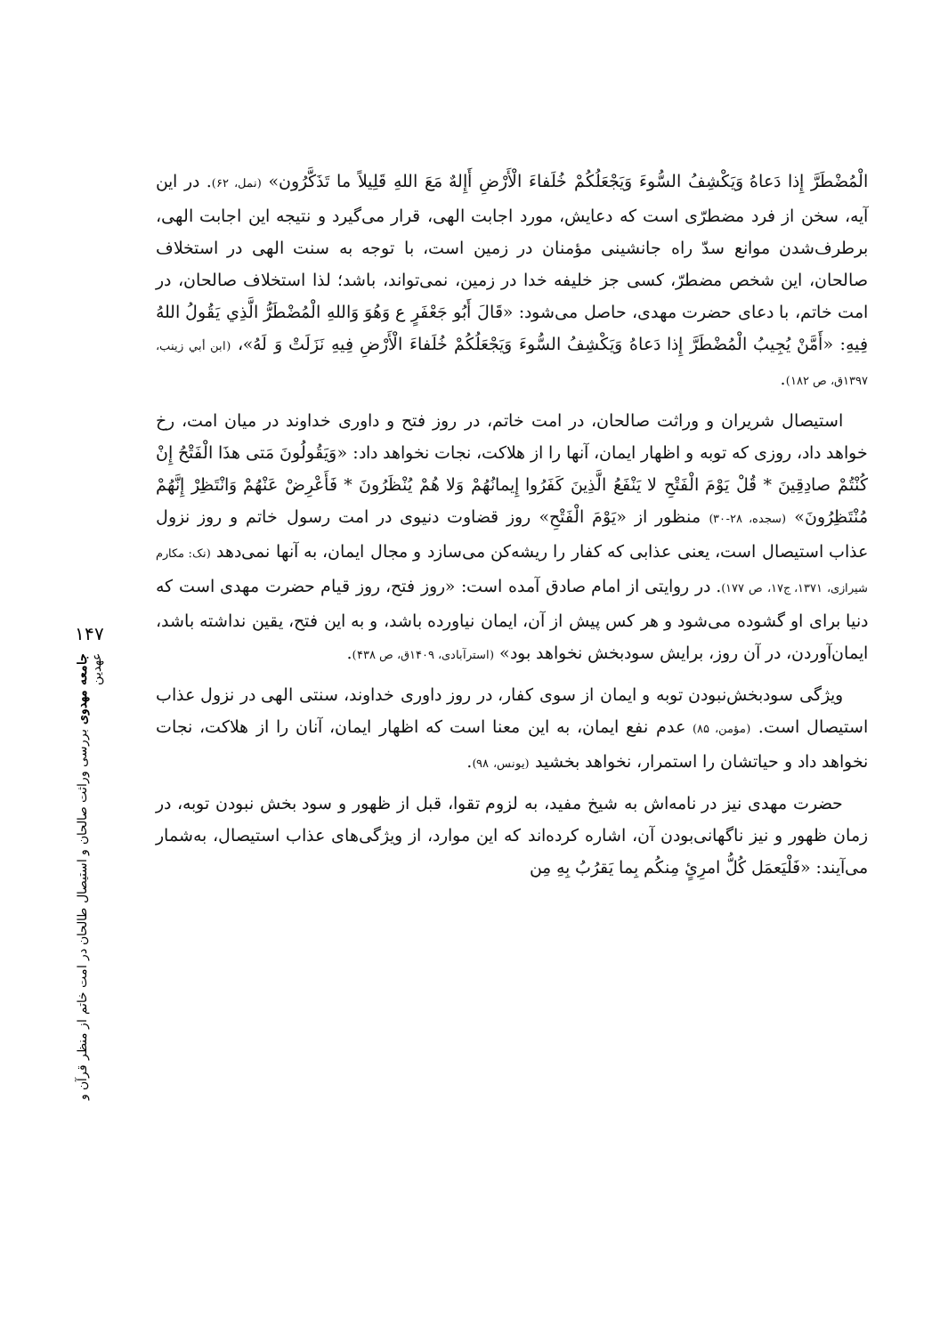الْمُضْطَرَّ إِذا دَعاهُ وَيَكْشِفُ السُّوءَ وَيَجْعَلُكُمْ خُلَفاءَ الْأَرْضِ أَإِلهٌ مَعَ اللهِ قَلِيلاً ما تَذَكَّرُون» (نمل، ۶۲). در این آیه، سخن از فرد مضطرّی است که دعایش، مورد اجابت الهی، قرار می‌گیرد و نتیجه این اجابت الهی، برطرف‌شدن موانع سدّ راه جانشینی مؤمنان در زمین است، با توجه به سنت الهی در استخلاف صالحان، این شخص مضطرّ، کسی جز خلیفه خدا در زمین، نمی‌تواند، باشد؛ لذا استخلاف صالحان، در امت خاتم، با دعای حضرت مهدی، حاصل می‌شود: «قَالَ أَبُو جَعْفَرٍ ع وَهُوَ وَاللهِ الْمُضْطَرُّ الَّذِي يَقُولُ اللهُ فِيهِ: «أَمَّنْ يُجِيبُ الْمُضْطَرَّ إِذا دَعاهُ وَيَكْشِفُ السُّوءَ وَيَجْعَلُكُمْ خُلَفاءَ الْأَرْضِ فِيهِ نَزَلَتْ وَ لَهُ»، (ابن أبي زینب، ۱۳۹۷ق، ص ۱۸۲).
استیصال شریران و وراثت صالحان، در امت خاتم، در روز فتح و داوری خداوند در میان امت، رخ خواهد داد، روزی که توبه و اظهار ایمان، آنها را از هلاکت، نجات نخواهد داد: «وَيَقُولُونَ مَتى هذَا الْفَتْحُ إِنْ كُنْتُمْ صادِقِينَ * قُلْ يَوْمَ الْفَتْحِ لا يَنْفَعُ الَّذِينَ كَفَرُوا إِيمانُهُمْ وَلا هُمْ يُنْظَرُونَ * فَأَعْرِضْ عَنْهُمْ وَانْتَظِرْ إِنَّهُمْ مُنْتَظِرُونَ» (سجده، ۲۸-۳۰) منظور از «يَوْمَ الْفَتْحِ» روز قضاوت دنیوی در امت رسول خاتم و روز نزول عذاب استیصال است، یعنی عذابی که کفار را ریشه‌کن می‌سازد و مجال ایمان، به آنها نمی‌دهد (نک: مکارم شیرازی، ۱۳۷۱، ج۱۷، ص ۱۷۷). در روایتی از امام صادق آمده است: «روز فتح، روز قیام حضرت مهدی است که دنیا برای او گشوده می‌شود و هر کس پیش از آن، ایمان نیاورده باشد، و به این فتح، یقین نداشته باشد، ایمان‌آوردن، در آن روز، برایش سودبخش نخواهد بود» (استرآبادی، ۱۴۰۹ق، ص ۴۳۸).
ویژگی سودبخش‌نبودن توبه و ایمان از سوی کفار، در روز داوری خداوند، سنتی الهی در نزول عذاب استیصال است. (مؤمن، ۸۵) عدم نفع ایمان، به این معنا است که اظهار ایمان، آنان را از هلاکت، نجات نخواهد داد و حیاتشان را استمرار، نخواهد بخشید (یونس، ۹۸).
حضرت مهدی نیز در نامه‌اش به شیخ مفید، به لزوم تقوا، قبل از ظهور و سود بخش نبودن توبه، در زمان ظهور و نیز ناگهانی‌بودن آن، اشاره کرده‌اند که این موارد، از ویژگی‌های عذاب استیصال، به‌شمار می‌آیند: «فَلْيَعمَل كُلُّ امرِئٍ مِنكُم بِما يَقرُبُ بِهِ مِن
۱۴۷
جامعه مهدوی بررسی وراثت صالحان و استیصال طالحان در امت خاتم از منظر قرآن و عهدین